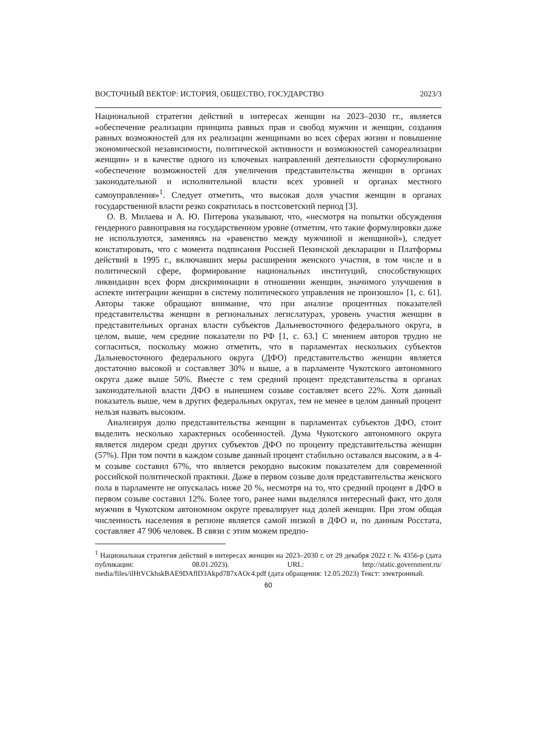ВОСТОЧНЫЙ ВЕКТОР: ИСТОРИЯ, ОБЩЕСТВО, ГОСУДАРСТВО 2023/3
Национальной стратегии действий в интересах женщин на 2023–2030 гг., является «обеспечение реализации принципа равных прав и свобод мужчин и женщин, создания равных возможностей для их реализации женщинами во всех сферах жизни и повышение экономической независимости, политической активности и возможностей самореализации женщин» и в качестве одного из ключевых направлений деятельности сформулировано «обеспечение возможностей для увеличения представительства женщин в органах законодательной и исполнительной власти всех уровней и органах местного самоуправления»<sup>1</sup>. Следует отметить, что высокая доля участия женщин в органах государственной власти резко сократилась в постсоветский период [3].
О. В. Милаева и А. Ю. Питерова указывают, что, «несмотря на попытки обсуждения гендерного равноправия на государственном уровне (отметим, что такие формулировки даже не используются, заменяясь на «равенство между мужчиной и женщиной»), следует констатировать, что с момента подписания Россией Пекинской декларации и Платформы действий в 1995 г., включавших меры расширения женского участия, в том числе и в политической сфере, формирование национальных институций, способствующих ликвидации всех форм дискриминации в отношении женщин, значимого улучшения в аспекте интеграции женщин в систему политического управления не произошло» [1, с. 61]. Авторы также обращают внимание, что при анализе процентных показателей представительства женщин в региональных легислатурах, уровень участия женщин в представительных органах власти субъектов Дальневосточного федерального округа, в целом, выше, чем средние показатели по РФ [1, с. 63.] С мнением авторов трудно не согласиться, поскольку можно отметить, что в парламентах нескольких субъектов Дальневосточного федерального округа (ДФО) представительство женщин является достаточно высокой и составляет 30% и выше, а в парламенте Чукотского автономного округа даже выше 50%. Вместе с тем средний процент представительства в органах законодательной власти ДФО в нынешнем созыве составляет всего 22%. Хотя данный показатель выше, чем в других федеральных округах, тем не менее в целом данный процент нельзя назвать высоким.
Анализируя долю представительства женщин в парламентах субъектов ДФО, стоит выделить несколько характерных особенностей. Дума Чукотского автономного округа является лидером среди других субъектов ДФО по проценту представительства женщин (57%). При том почти в каждом созыве данный процент стабильно оставался высоким, а в 4-м созыве составил 67%, что является рекордно высоким показателем для современной российской политической практики. Даже в первом созыве доля представительства женского пола в парламенте не опускалась ниже 20 %, несмотря на то, что средний процент в ДФО в первом созыве составил 12%. Более того, ранее нами выделялся интересный факт, что доля мужчин в Чукотском автономном округе превалирует над долей женщин. При этом общая численность населения в регионе является самой низкой в ДФО и, по данным Росстата, составляет 47 906 человек. В связи с этим можем предпо-
<sup>1</sup> Национальная стратегия действий в интересах женщин на 2023–2030 г. от 29 декабря 2022 г. № 4356-р (дата публикации: 08.01.2023). URL: http://static.government.ru/ media/files/ilHtVCkhskBAE9DAflD3Akpd787xAOc4.pdf (дата обращения: 12.05.2023) Текст: электронный.
60